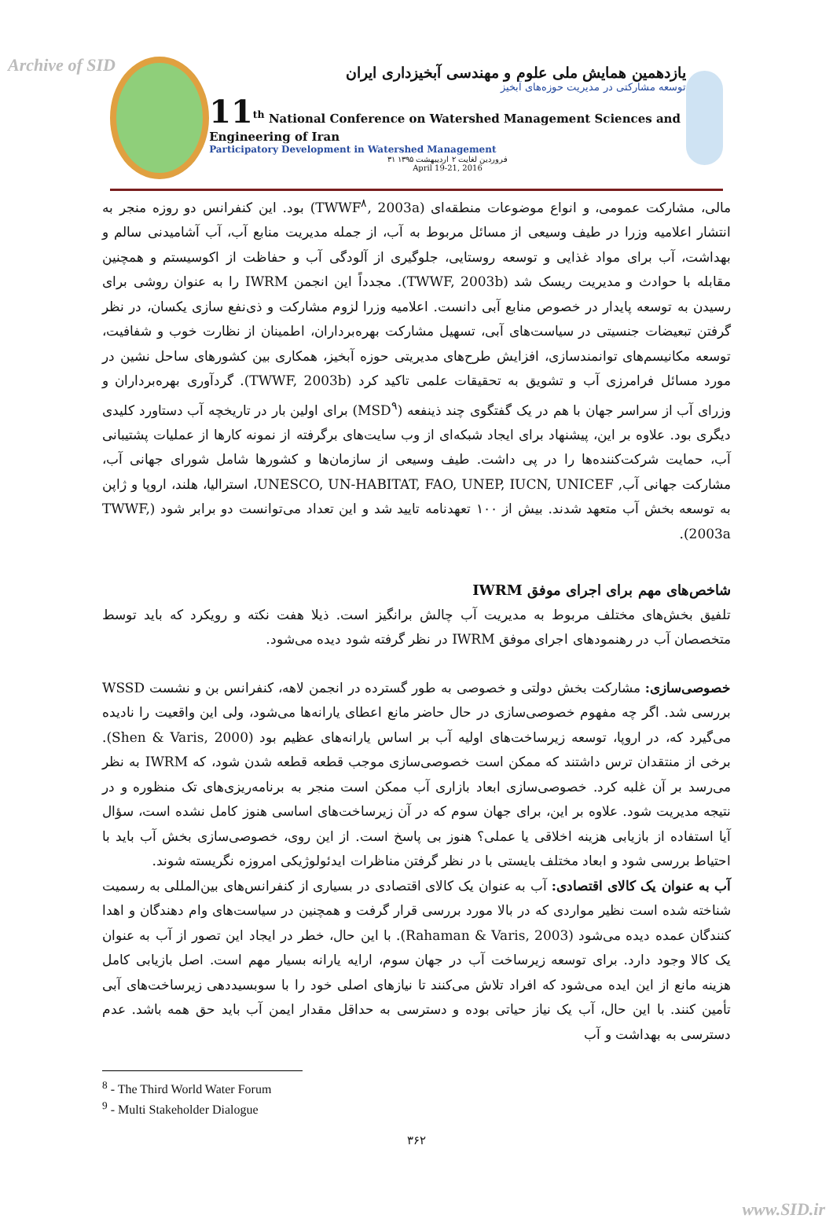Archive of SID
یازدهمین همایش ملی علوم و مهندسی آبخیزداری ایران
توسعه مشارکتی در مدیریت حوزه‌های آبخیز
11<sup>th</sup> National Conference on Watershed Management Sciences and Engineering of Iran
Participatory Development in Watershed Management
۳۱ فروردین لغایت ۲ اردیبهشت ۱۳۹۵
April 19-21, 2016
مالی، مشارکت عمومی، و انواع موضوعات منطقه‌ای (TWWF<sup>۸</sup>, 2003a) بود. این کنفرانس دو روزه منجر به انتشار اعلامیه وزرا در طیف وسیعی از مسائل مربوط به آب، از جمله مدیریت منابع آب، آب آشامیدنی سالم و بهداشت، آب برای مواد غذایی و توسعه روستایی، جلوگیری از آلودگی آب و حفاظت از اکوسیستم و همچنین مقابله با حوادث و مدیریت ریسک شد (TWWF, 2003b). مجدداً این انجمن IWRM را به عنوان روشی برای رسیدن به توسعه پایدار در خصوص منابع آبی دانست. اعلامیه وزرا لزوم مشارکت و ذی‌نفع سازی یکسان، در نظر گرفتن تبعیضات جنسیتی در سیاست‌های آبی، تسهیل مشارکت بهره‌برداران، اطمینان از نظارت خوب و شفافیت، توسعه مکانیسم‌های توانمندسازی، افزایش طرح‌های مدیریتی حوزه آبخیز، همکاری بین کشورهای ساحل نشین در مورد مسائل فرامرزی آب و تشویق به تحقیقات علمی تاکید کرد (TWWF, 2003b). گردآوری بهره‌برداران و وزرای آب از سراسر جهان با هم در یک گفتگوی چند ذینفعه (MSD<sup>۹</sup>) برای اولین بار در تاریخچه آب دستاورد کلیدی دیگری بود. علاوه بر این، پیشنهاد برای ایجاد شبکه‌ای از وب سایت‌های برگرفته از نمونه کارها از عملیات پشتیبانی آب، حمایت شرکت‌کننده‌ها را در پی داشت. طیف وسیعی از سازمان‌ها و کشورها شامل شورای جهانی آب، مشارکت جهانی آب, UNESCO, UN-HABITAT, FAO, UNEP, IUCN, UNICEF، استرالیا، هلند، اروپا و ژاپن به توسعه بخش آب متعهد شدند. بیش از ۱۰۰ تعهدنامه تایید شد و این تعداد می‌توانست دو برابر شود (TWWF, 2003a).
شاخص‌های مهم برای اجرای موفق IWRM
تلفیق بخش‌های مختلف مربوط به مدیریت آب چالش برانگیز است. ذیلا هفت نکته و رویکرد که باید توسط متخصصان آب در رهنمودهای اجرای موفق IWRM در نظر گرفته شود دیده می‌شود.
خصوصی‌سازی: مشارکت بخش دولتی و خصوصی به طور گسترده در انجمن لاهه، کنفرانس بن و نشست WSSD بررسی شد. اگر چه مفهوم خصوصی‌سازی در حال حاضر مانع اعطای یارانه‌ها می‌شود، ولی این واقعیت را نادیده می‌گیرد که، در اروپا، توسعه زیرساخت‌های اولیه آب بر اساس یارانه‌های عظیم بود (Shen & Varis, 2000). برخی از منتقدان ترس داشتند که ممکن است خصوصی‌سازی موجب قطعه قطعه شدن شود، که IWRM به نظر می‌رسد بر آن غلبه کرد. خصوصی‌سازی ابعاد بازاری آب ممکن است منجر به برنامه‌ریزی‌های تک منظوره و در نتیجه مدیریت شود. علاوه بر این، برای جهان سوم که در آن زیرساخت‌های اساسی هنوز کامل نشده است، سؤال آیا استفاده از بازیابی هزینه اخلاقی یا عملی؟ هنوز بی پاسخ است. از این روی، خصوصی‌سازی بخش آب باید با احتیاط بررسی شود و ابعاد مختلف بایستی با در نظر گرفتن مناظرات ایدئولوژیکی امروزه نگریسته شوند.
آب به عنوان یک کالای اقتصادی: آب به عنوان یک کالای اقتصادی در بسیاری از کنفرانس‌های بین‌المللی به رسمیت شناخته شده است نظیر مواردی که در بالا مورد بررسی قرار گرفت و همچنین در سیاست‌های وام دهندگان و اهدا کنندگان عمده دیده می‌شود (Rahaman & Varis, 2003). با این حال، خطر در ایجاد این تصور از آب به عنوان یک کالا وجود دارد. برای توسعه زیرساخت آب در جهان سوم، ارایه یارانه بسیار مهم است. اصل بازیابی کامل هزینه مانع از این ایده می‌شود که افراد تلاش می‌کنند تا نیازهای اصلی خود را با سوبسیددهی زیرساخت‌های آبی تأمین کنند. با این حال، آب یک نیاز حیاتی بوده و دسترسی به حداقل مقدار ایمن آب باید حق همه باشد. عدم دسترسی به بهداشت و آب
<sup>8</sup> - The Third World Water Forum
<sup>9</sup> - Multi Stakeholder Dialogue
۳۶۲
www.SID.ir